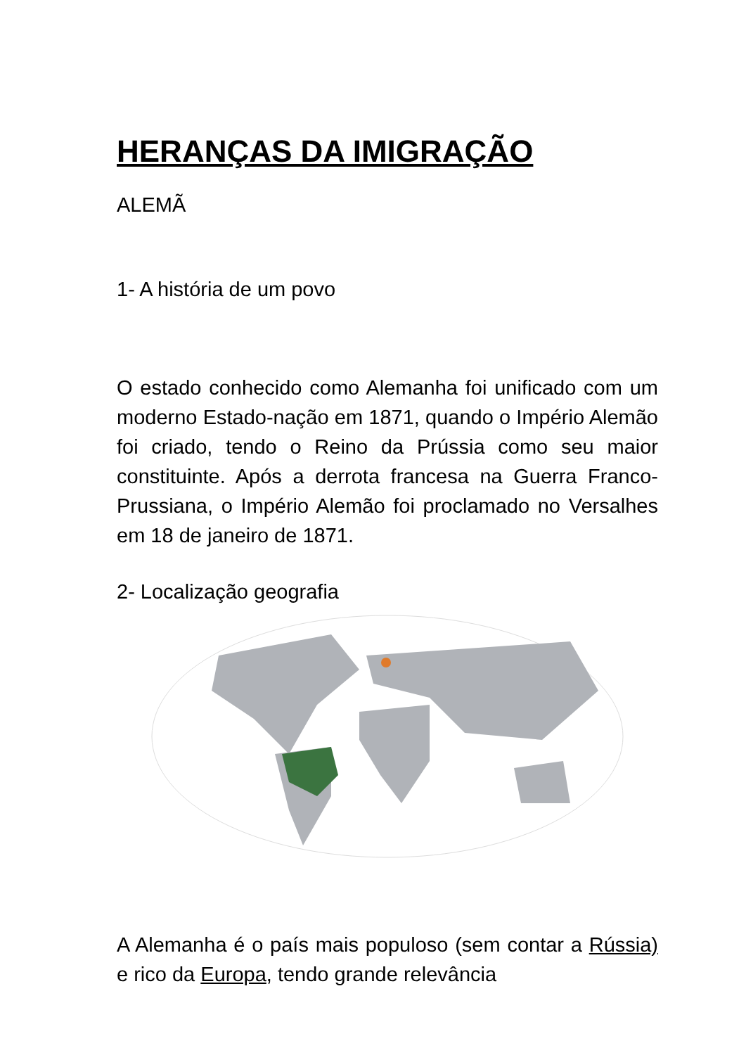HERANÇAS DA IMIGRAÇÃO
ALEMÃ
1- A história de um povo
O estado conhecido como Alemanha foi unificado com um moderno Estado-nação em 1871, quando o Império Alemão foi criado, tendo o Reino da Prússia como seu maior constituinte. Após a derrota francesa na Guerra Franco-Prussiana, o Império Alemão foi proclamado no Versalhes em 18 de janeiro de 1871.
2- Localização geografia
A Alemanha é o país mais populoso (sem contar a Rússia) e rico da Europa, tendo grande relevância